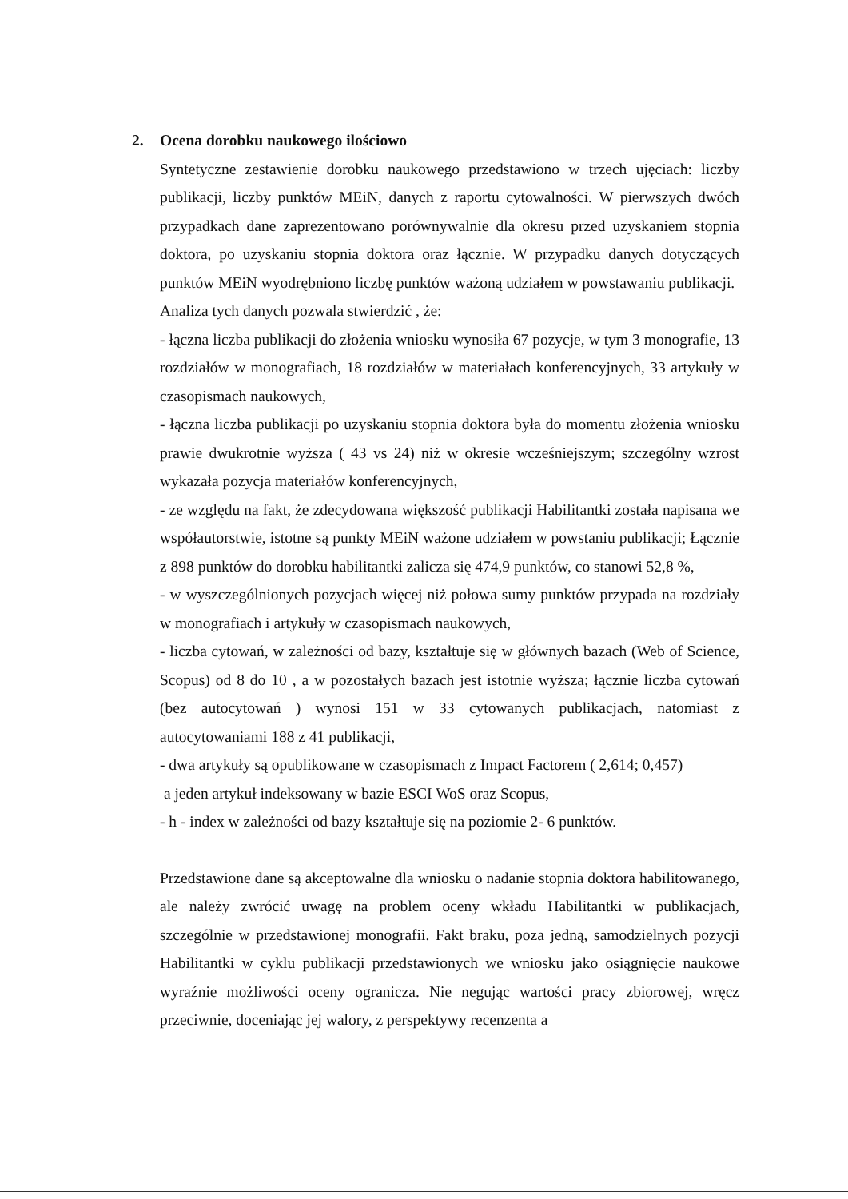2. Ocena dorobku naukowego ilościowo
Syntetyczne zestawienie dorobku naukowego przedstawiono w trzech ujęciach: liczby publikacji, liczby punktów MEiN, danych z raportu cytowalności. W pierwszych dwóch przypadkach dane zaprezentowano porównywalnie dla okresu przed uzyskaniem stopnia doktora, po uzyskaniu stopnia doktora oraz łącznie. W przypadku danych dotyczących punktów MEiN wyodrębniono liczbę punktów ważoną udziałem w powstawaniu publikacji.
Analiza tych danych pozwala stwierdzić , że:
- łączna liczba publikacji do złożenia wniosku wynosiła 67 pozycje, w tym 3 monografie, 13 rozdziałów w monografiach, 18 rozdziałów w materiałach konferencyjnych, 33 artykuły w czasopismach naukowych,
- łączna liczba publikacji po uzyskaniu stopnia doktora była do momentu złożenia wniosku prawie dwukrotnie wyższa ( 43 vs 24) niż w okresie wcześniejszym; szczególny wzrost wykazała pozycja materiałów konferencyjnych,
- ze względu na fakt, że zdecydowana większość publikacji Habilitantki została napisana we współautorstwie, istotne są punkty MEiN ważone udziałem w powstaniu publikacji; Łącznie z 898 punktów do dorobku habilitantki zalicza się 474,9 punktów, co stanowi 52,8 %,
- w wyszczególnionych pozycjach więcej niż połowa sumy punktów przypada na rozdziały w monografiach i artykuły w czasopismach naukowych,
- liczba cytowań, w zależności od bazy, kształtuje się w głównych bazach (Web of Science, Scopus) od 8 do 10 , a w pozostałych bazach jest istotnie wyższa; łącznie liczba cytowań (bez autocytowań ) wynosi 151 w 33 cytowanych publikacjach, natomiast z autocytowaniami 188 z 41 publikacji,
- dwa artykuły są opublikowane w czasopismach z Impact Factorem ( 2,614; 0,457)
a jeden artykuł indeksowany w bazie ESCI WoS oraz Scopus,
- h - index w zależności od bazy kształtuje się na poziomie 2- 6 punktów.
Przedstawione dane są akceptowalne dla wniosku o nadanie stopnia doktora habilitowanego, ale należy zwrócić uwagę na problem oceny wkładu Habilitantki w publikacjach, szczególnie w przedstawionej monografii. Fakt braku, poza jedną, samodzielnych pozycji Habilitantki w cyklu publikacji przedstawionych we wniosku jako osiągnięcie naukowe wyraźnie możliwości oceny ogranicza. Nie negując wartości pracy zbiorowej, wręcz przeciwnie, doceniając jej walory, z perspektywy recenzenta a